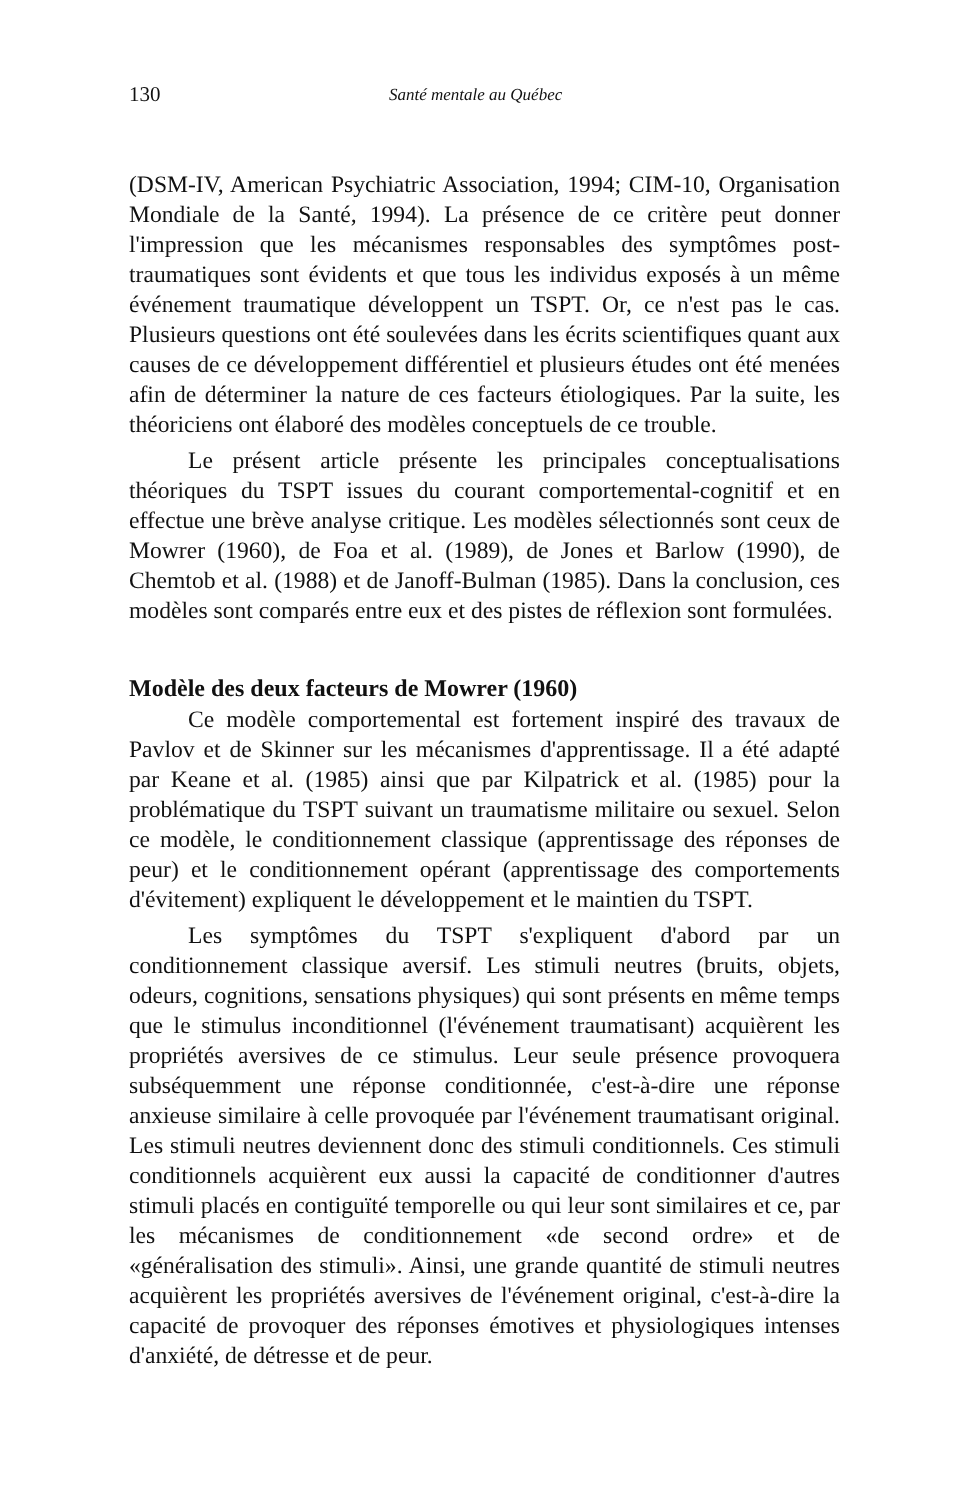130 Santé mentale au Québec
(DSM-IV, American Psychiatric Association, 1994; CIM-10, Organisation Mondiale de la Santé, 1994). La présence de ce critère peut donner l'impression que les mécanismes responsables des symptômes post-traumatiques sont évidents et que tous les individus exposés à un même événement traumatique développent un TSPT. Or, ce n'est pas le cas. Plusieurs questions ont été soulevées dans les écrits scientifiques quant aux causes de ce développement différentiel et plusieurs études ont été menées afin de déterminer la nature de ces facteurs étiologiques. Par la suite, les théoriciens ont élaboré des modèles conceptuels de ce trouble.
Le présent article présente les principales conceptualisations théoriques du TSPT issues du courant comportemental-cognitif et en effectue une brève analyse critique. Les modèles sélectionnés sont ceux de Mowrer (1960), de Foa et al. (1989), de Jones et Barlow (1990), de Chemtob et al. (1988) et de Janoff-Bulman (1985). Dans la conclusion, ces modèles sont comparés entre eux et des pistes de réflexion sont formulées.
Modèle des deux facteurs de Mowrer (1960)
Ce modèle comportemental est fortement inspiré des travaux de Pavlov et de Skinner sur les mécanismes d'apprentissage. Il a été adapté par Keane et al. (1985) ainsi que par Kilpatrick et al. (1985) pour la problématique du TSPT suivant un traumatisme militaire ou sexuel. Selon ce modèle, le conditionnement classique (apprentissage des réponses de peur) et le conditionnement opérant (apprentissage des comportements d'évitement) expliquent le développement et le maintien du TSPT.
Les symptômes du TSPT s'expliquent d'abord par un conditionnement classique aversif. Les stimuli neutres (bruits, objets, odeurs, cognitions, sensations physiques) qui sont présents en même temps que le stimulus inconditionnel (l'événement traumatisant) acquièrent les propriétés aversives de ce stimulus. Leur seule présence provoquera subséquemment une réponse conditionnée, c'est-à-dire une réponse anxieuse similaire à celle provoquée par l'événement traumatisant original. Les stimuli neutres deviennent donc des stimuli conditionnels. Ces stimuli conditionnels acquièrent eux aussi la capacité de conditionner d'autres stimuli placés en contiguïté temporelle ou qui leur sont similaires et ce, par les mécanismes de conditionnement «de second ordre» et de «généralisation des stimuli». Ainsi, une grande quantité de stimuli neutres acquièrent les propriétés aversives de l'événement original, c'est-à-dire la capacité de provoquer des réponses émotives et physiologiques intenses d'anxiété, de détresse et de peur.